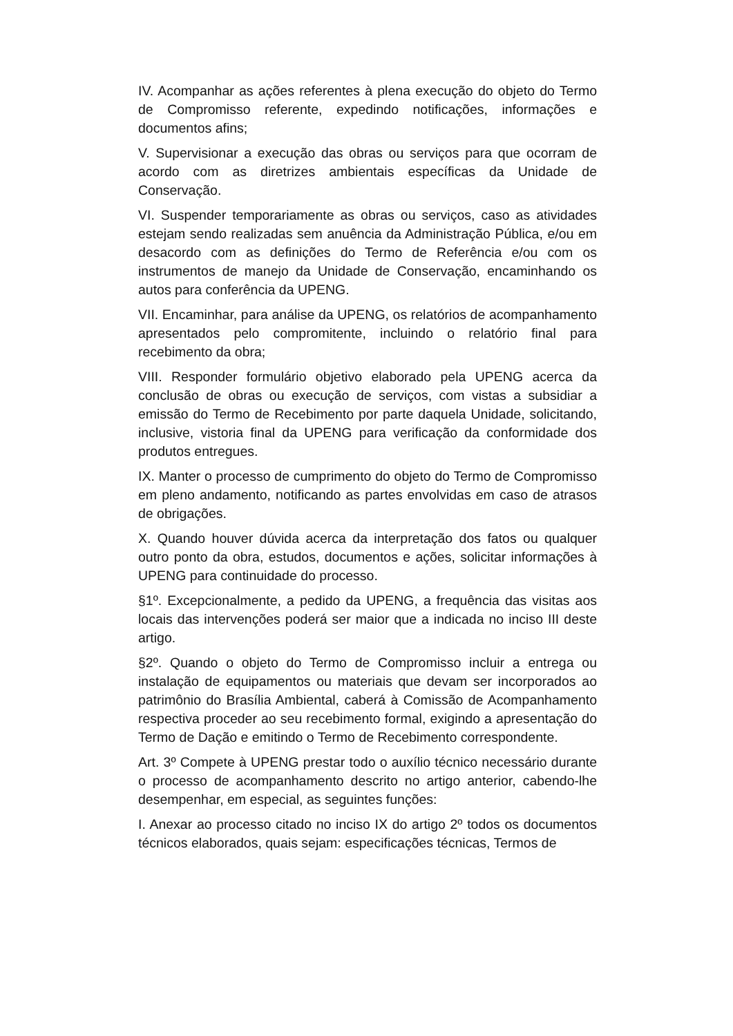IV. Acompanhar as ações referentes à plena execução do objeto do Termo de Compromisso referente, expedindo notificações, informações e documentos afins;
V. Supervisionar a execução das obras ou serviços para que ocorram de acordo com as diretrizes ambientais específicas da Unidade de Conservação.
VI. Suspender temporariamente as obras ou serviços, caso as atividades estejam sendo realizadas sem anuência da Administração Pública, e/ou em desacordo com as definições do Termo de Referência e/ou com os instrumentos de manejo da Unidade de Conservação, encaminhando os autos para conferência da UPENG.
VII. Encaminhar, para análise da UPENG, os relatórios de acompanhamento apresentados pelo compromitente, incluindo o relatório final para recebimento da obra;
VIII. Responder formulário objetivo elaborado pela UPENG acerca da conclusão de obras ou execução de serviços, com vistas a subsidiar a emissão do Termo de Recebimento por parte daquela Unidade, solicitando, inclusive, vistoria final da UPENG para verificação da conformidade dos produtos entregues.
IX. Manter o processo de cumprimento do objeto do Termo de Compromisso em pleno andamento, notificando as partes envolvidas em caso de atrasos de obrigações.
X. Quando houver dúvida acerca da interpretação dos fatos ou qualquer outro ponto da obra, estudos, documentos e ações, solicitar informações à UPENG para continuidade do processo.
§1º. Excepcionalmente, a pedido da UPENG, a frequência das visitas aos locais das intervenções poderá ser maior que a indicada no inciso III deste artigo.
§2º. Quando o objeto do Termo de Compromisso incluir a entrega ou instalação de equipamentos ou materiais que devam ser incorporados ao patrimônio do Brasília Ambiental, caberá à Comissão de Acompanhamento respectiva proceder ao seu recebimento formal, exigindo a apresentação do Termo de Dação e emitindo o Termo de Recebimento correspondente.
Art. 3º Compete à UPENG prestar todo o auxílio técnico necessário durante o processo de acompanhamento descrito no artigo anterior, cabendo-lhe desempenhar, em especial, as seguintes funções:
I. Anexar ao processo citado no inciso IX do artigo 2º todos os documentos técnicos elaborados, quais sejam: especificações técnicas, Termos de